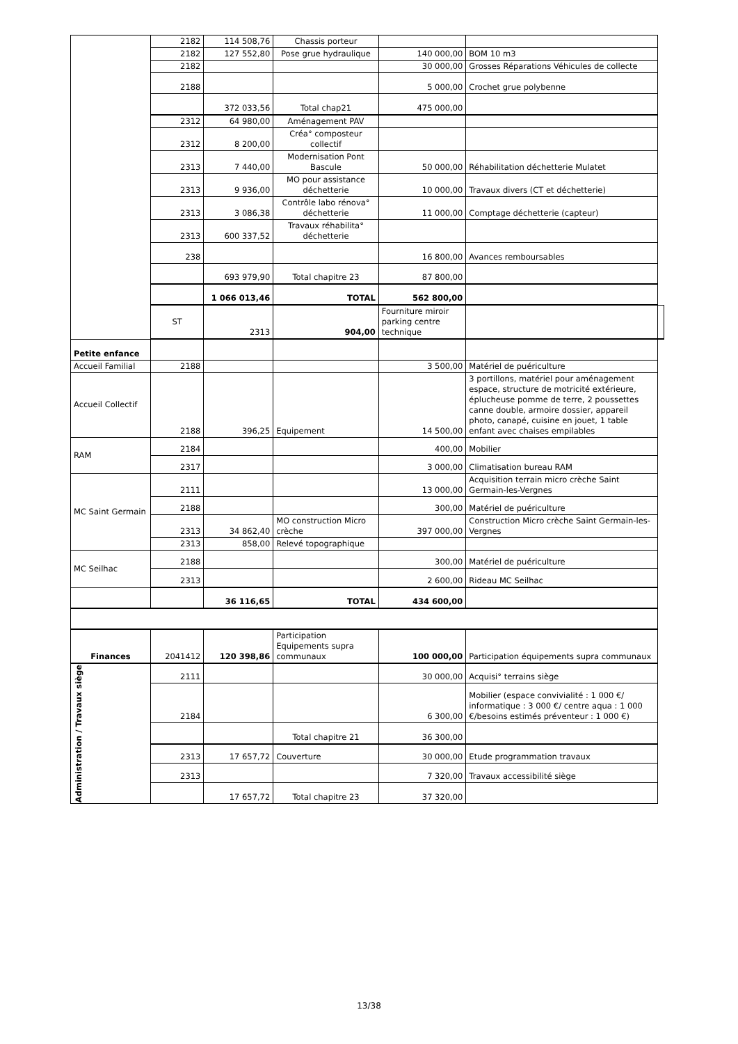| | 2182 | 114 508,76 | Chassis porteur | | | |
| | 2182 | 127 552,80 | Pose grue hydraulique | 140 000,00 | BOM 10 m3 | |
| | 2182 | | | 30 000,00 | Grosses Réparations Véhicules de collecte | |
| | 2188 | | | 5 000,00 | Crochet grue polybenne | |
| | | 372 033,56 | Total chap21 | 475 000,00 | | |
| | 2312 | 64 980,00 | Aménagement PAV | | | |
| | 2312 | 8 200,00 | Créa° composteur collectif | | | |
| | 2313 | 7 440,00 | Modernisation Pont Bascule | 50 000,00 | Réhabilitation déchetterie Mulatet | |
| | 2313 | 9 936,00 | MO pour assistance déchetterie | 10 000,00 | Travaux divers (CT et déchetterie) | |
| | 2313 | 3 086,38 | Contrôle labo rénova° déchetterie | 11 000,00 | Comptage déchetterie (capteur) | |
| | 2313 | 600 337,52 | Travaux réhabilita° déchetterie | | | |
| | 238 | | | 16 800,00 | Avances remboursables | |
| | | 693 979,90 | Total chapitre 23 | 87 800,00 | | |
| | | 1 066 013,46 | TOTAL | 562 800,00 | | |
| | ST | 2313 | 904,00 | Fourniture miroir parking centre technique | | |
| Petite enfance | | | | | | |
| Accueil Familial | 2188 | | | 3 500,00 | Matériel de puériculture | |
| Accueil Collectif | 2188 | 396,25 | Equipement | 14 500,00 | 3 portillons, matériel pour aménagement espace, structure de motricité extérieure, éplucheuse pomme de terre, 2 poussettes canne double, armoire dossier, appareil photo, canapé, cuisine en jouet, 1 table enfant avec chaises empilables | |
| RAM | 2184 | | | 400,00 | Mobilier | |
| | 2317 | | | 3 000,00 | Climatisation bureau RAM | |
| MC Saint Germain | 2111 | | | 13 000,00 | Acquisition terrain micro crèche Saint Germain-les-Vergnes | |
| | 2188 | | | 300,00 | Matériel de puériculture | |
| | 2313 | 34 862,40 | MO construction Micro crèche | 397 000,00 | Construction Micro crèche Saint Germain-les-Vergnes | |
| | 2313 | 858,00 | Relevé topographique | | | |
| MC Seilhac | 2188 | | | 300,00 | Matériel de puériculture | |
| | 2313 | | | 2 600,00 | Rideau MC Seilhac | |
| | | 36 116,65 | TOTAL | 434 600,00 | | |
| Finances | 2041412 | 120 398,86 | Participation Equipements supra communaux | 100 000,00 | Participation équipements supra communaux | |
| Administration / Travaux siège | 2111 | | | 30 000,00 | Acquisi° terrains siège | |
| | 2184 | | | 6 300,00 | Mobilier (espace convivialité : 1 000 €/ informatique : 3 000 €/ centre aqua : 1 000 €/besoins estimés préventeur : 1 000 €) | |
| | | | Total chapitre 21 | 36 300,00 | | |
| | 2313 | 17 657,72 | Couverture | 30 000,00 | Etude programmation travaux | |
| | 2313 | | | 7 320,00 | Travaux accessibilité siège | |
| | | 17 657,72 | Total chapitre 23 | 37 320,00 | | |
13/38